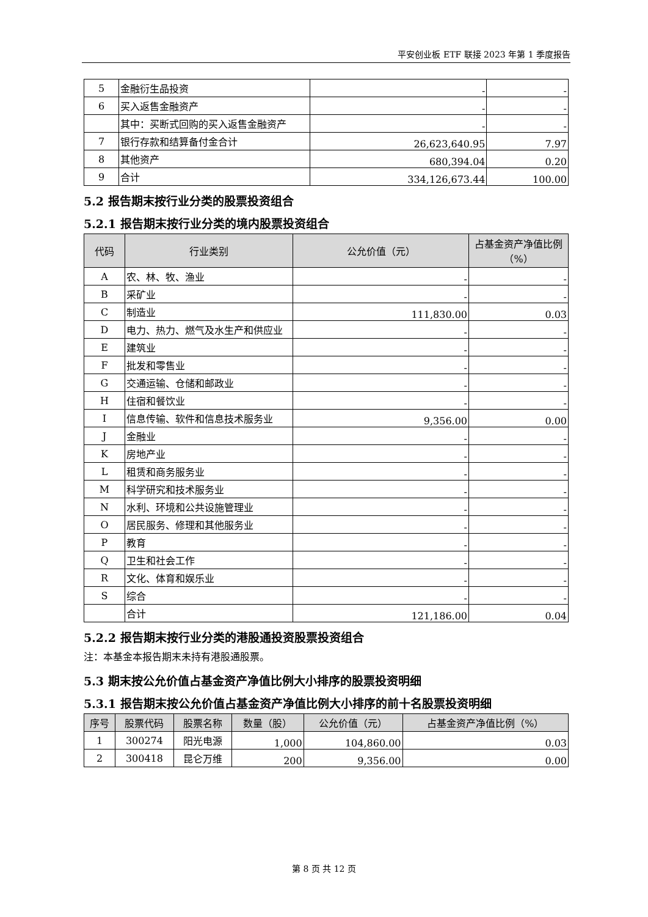平安创业板 ETF 联接 2023 年第 1 季度报告
| 5 | 金融衍生品投资 | - | - |
| 6 | 买入返售金融资产 | - | - |
| | 其中：买断式回购的买入返售金融资产 | - | - |
| 7 | 银行存款和结算备付金合计 | 26,623,640.95 | 7.97 |
| 8 | 其他资产 | 680,394.04 | 0.20 |
| 9 | 合计 | 334,126,673.44 | 100.00 |
5.2 报告期末按行业分类的股票投资组合
5.2.1 报告期末按行业分类的境内股票投资组合
| 代码 | 行业类别 | 公允价值（元） | 占基金资产净值比例（%） |
| --- | --- | --- | --- |
| A | 农、林、牧、渔业 | - | - |
| B | 采矿业 | - | - |
| C | 制造业 | 111,830.00 | 0.03 |
| D | 电力、热力、燃气及水生产和供应业 | - | - |
| E | 建筑业 | - | - |
| F | 批发和零售业 | - | - |
| G | 交通运输、仓储和邮政业 | - | - |
| H | 住宿和餐饮业 | - | - |
| I | 信息传输、软件和信息技术服务业 | 9,356.00 | 0.00 |
| J | 金融业 | - | - |
| K | 房地产业 | - | - |
| L | 租赁和商务服务业 | - | - |
| M | 科学研究和技术服务业 | - | - |
| N | 水利、环境和公共设施管理业 | - | - |
| O | 居民服务、修理和其他服务业 | - | - |
| P | 教育 | - | - |
| Q | 卫生和社会工作 | - | - |
| R | 文化、体育和娱乐业 | - | - |
| S | 综合 | - | - |
| | 合计 | 121,186.00 | 0.04 |
5.2.2 报告期末按行业分类的港股通投资股票投资组合
注：本基金本报告期末未持有港股通股票。
5.3 期末按公允价值占基金资产净值比例大小排序的股票投资明细
5.3.1 报告期末按公允价值占基金资产净值比例大小排序的前十名股票投资明细
| 序号 | 股票代码 | 股票名称 | 数量（股） | 公允价值（元） | 占基金资产净值比例（%） |
| --- | --- | --- | --- | --- | --- |
| 1 | 300274 | 阳光电源 | 1,000 | 104,860.00 | 0.03 |
| 2 | 300418 | 昆仑万维 | 200 | 9,356.00 | 0.00 |
第 8 页 共 12 页